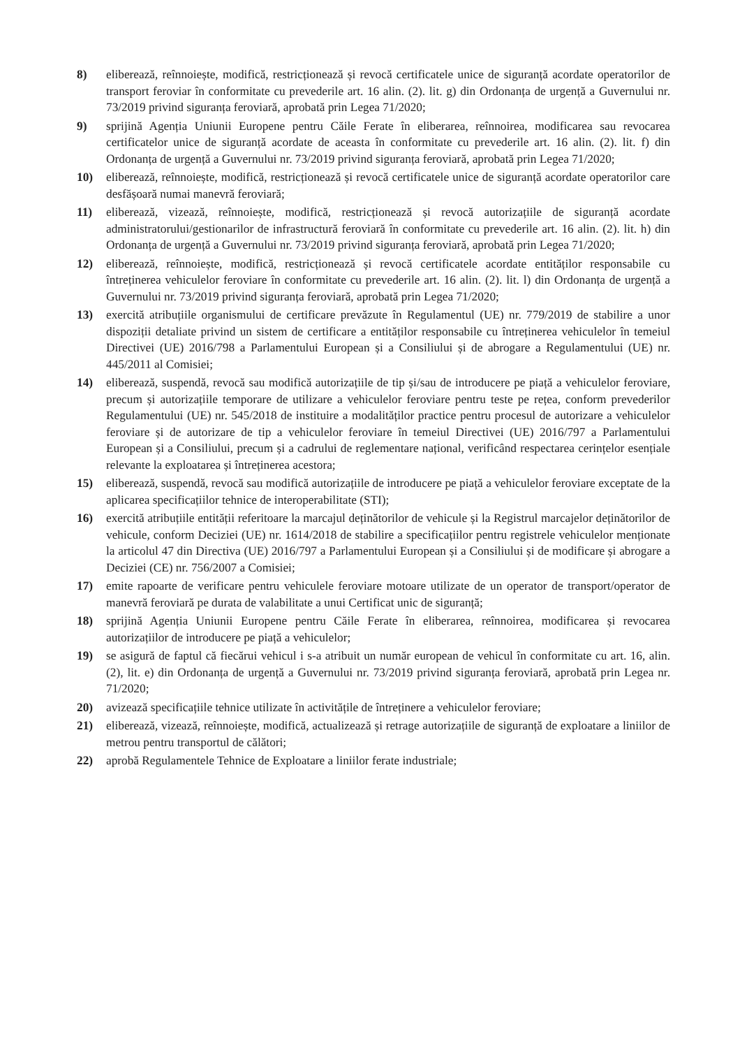8) eliberează, reînnoiește, modifică, restricționează și revocă certificatele unice de siguranță acordate operatorilor de transport feroviar în conformitate cu prevederile art. 16 alin. (2). lit. g) din Ordonanța de urgență a Guvernului nr. 73/2019 privind siguranța feroviară, aprobată prin Legea 71/2020;
9) sprijină Agenția Uniunii Europene pentru Căile Ferate în eliberarea, reînnoirea, modificarea sau revocarea certificatelor unice de siguranță acordate de aceasta în conformitate cu prevederile art. 16 alin. (2). lit. f) din Ordonanța de urgență a Guvernului nr. 73/2019 privind siguranța feroviară, aprobată prin Legea 71/2020;
10) eliberează, reînnoiește, modifică, restricționează și revocă certificatele unice de siguranță acordate operatorilor care desfășoară numai manevră feroviară;
11) eliberează, vizează, reînnoiește, modifică, restricționează și revocă autorizațiile de siguranță acordate administratorului/gestionarilor de infrastructură feroviară în conformitate cu prevederile art. 16 alin. (2). lit. h) din Ordonanța de urgență a Guvernului nr. 73/2019 privind siguranța feroviară, aprobată prin Legea 71/2020;
12) eliberează, reînnoiește, modifică, restricționează și revocă certificatele acordate entităților responsabile cu întreținerea vehiculelor feroviare în conformitate cu prevederile art. 16 alin. (2). lit. l) din Ordonanța de urgență a Guvernului nr. 73/2019 privind siguranța feroviară, aprobată prin Legea 71/2020;
13) exercită atribuțiile organismului de certificare prevăzute în Regulamentul (UE) nr. 779/2019 de stabilire a unor dispoziții detaliate privind un sistem de certificare a entităților responsabile cu întreținerea vehiculelor în temeiul Directivei (UE) 2016/798 a Parlamentului European și a Consiliului și de abrogare a Regulamentului (UE) nr. 445/2011 al Comisiei;
14) eliberează, suspendă, revocă sau modifică autorizațiile de tip și/sau de introducere pe piață a vehiculelor feroviare, precum și autorizațiile temporare de utilizare a vehiculelor feroviare pentru teste pe rețea, conform prevederilor Regulamentului (UE) nr. 545/2018 de instituire a modalităților practice pentru procesul de autorizare a vehiculelor feroviare și de autorizare de tip a vehiculelor feroviare în temeiul Directivei (UE) 2016/797 a Parlamentului European și a Consiliului, precum și a cadrului de reglementare național, verificând respectarea cerințelor esențiale relevante la exploatarea și întreținerea acestora;
15) eliberează, suspendă, revocă sau modifică autorizațiile de introducere pe piață a vehiculelor feroviare exceptate de la aplicarea specificațiilor tehnice de interoperabilitate (STI);
16) exercită atribuțiile entității referitoare la marcajul deținătorilor de vehicule și la Registrul marcajelor deținătorilor de vehicule, conform Deciziei (UE) nr. 1614/2018 de stabilire a specificațiilor pentru registrele vehiculelor menționate la articolul 47 din Directiva (UE) 2016/797 a Parlamentului European și a Consiliului și de modificare și abrogare a Deciziei (CE) nr. 756/2007 a Comisiei;
17) emite rapoarte de verificare pentru vehiculele feroviare motoare utilizate de un operator de transport/operator de manevră feroviară pe durata de valabilitate a unui Certificat unic de siguranță;
18) sprijină Agenția Uniunii Europene pentru Căile Ferate în eliberarea, reînnoirea, modificarea și revocarea autorizațiilor de introducere pe piață a vehiculelor;
19) se asigură de faptul că fiecărui vehicul i s-a atribuit un număr european de vehicul în conformitate cu art. 16, alin. (2), lit. e) din Ordonanța de urgență a Guvernului nr. 73/2019 privind siguranța feroviară, aprobată prin Legea nr. 71/2020;
20) avizează specificațiile tehnice utilizate în activitățile de întreținere a vehiculelor feroviare;
21) eliberează, vizează, reînnoiește, modifică, actualizează și retrage autorizațiile de siguranță de exploatare a liniilor de metrou pentru transportul de călători;
22) aprobă Regulamentele Tehnice de Exploatare a liniilor ferate industriale;